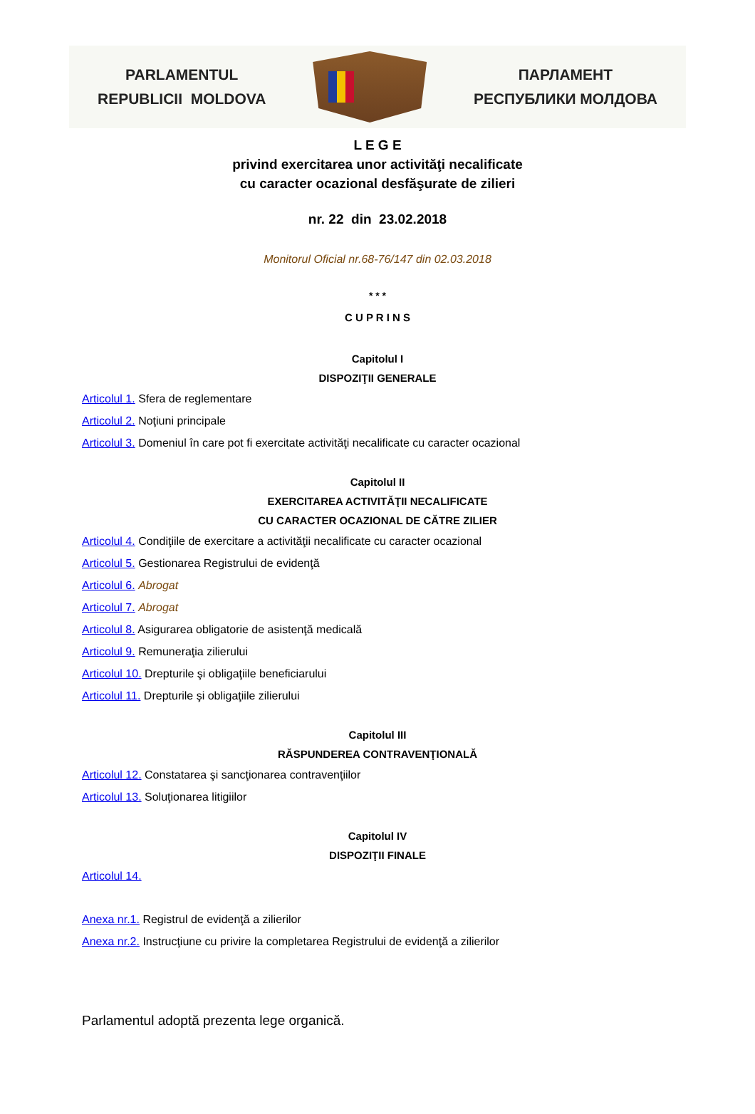PARLAMENTUL
REPUBLICII MOLDOVA
ПАРЛАМЕНТ
РЕСПУБЛИКИ МОЛДОВА
L E G E
privind exercitarea unor activităţi necalificate
cu caracter ocazional desfăşurate de zilieri
nr. 22 din 23.02.2018
Monitorul Oficial nr.68-76/147 din 02.03.2018
* * *
C U P R I N S
Capitolul I
DISPOZIŢII GENERALE
Articolul 1. Sfera de reglementare
Articolul 2. Noţiuni principale
Articolul 3. Domeniul în care pot fi exercitate activităţi necalificate cu caracter ocazional
Capitolul II
EXERCITAREA ACTIVITĂŢII NECALIFICATE
CU CARACTER OCAZIONAL DE CĂTRE ZILIER
Articolul 4. Condiţiile de exercitare a activităţii necalificate cu caracter ocazional
Articolul 5. Gestionarea Registrului de evidenţă
Articolul 6. Abrogat
Articolul 7. Abrogat
Articolul 8. Asigurarea obligatorie de asistenţă medicală
Articolul 9. Remuneraţia zilierului
Articolul 10. Drepturile şi obligaţiile beneficiarului
Articolul 11. Drepturile şi obligaţiile zilierului
Capitolul III
RĂSPUNDEREA CONTRAVENŢIONALĂ
Articolul 12. Constatarea şi sancţionarea contravenţiilor
Articolul 13. Soluţionarea litigiilor
Capitolul IV
DISPOZIŢII FINALE
Articolul 14.
Anexa nr.1. Registrul de evidenţă a zilierilor
Anexa nr.2. Instrucţiune cu privire la completarea Registrului de evidenţă a zilierilor
Parlamentul adoptă prezenta lege organică.